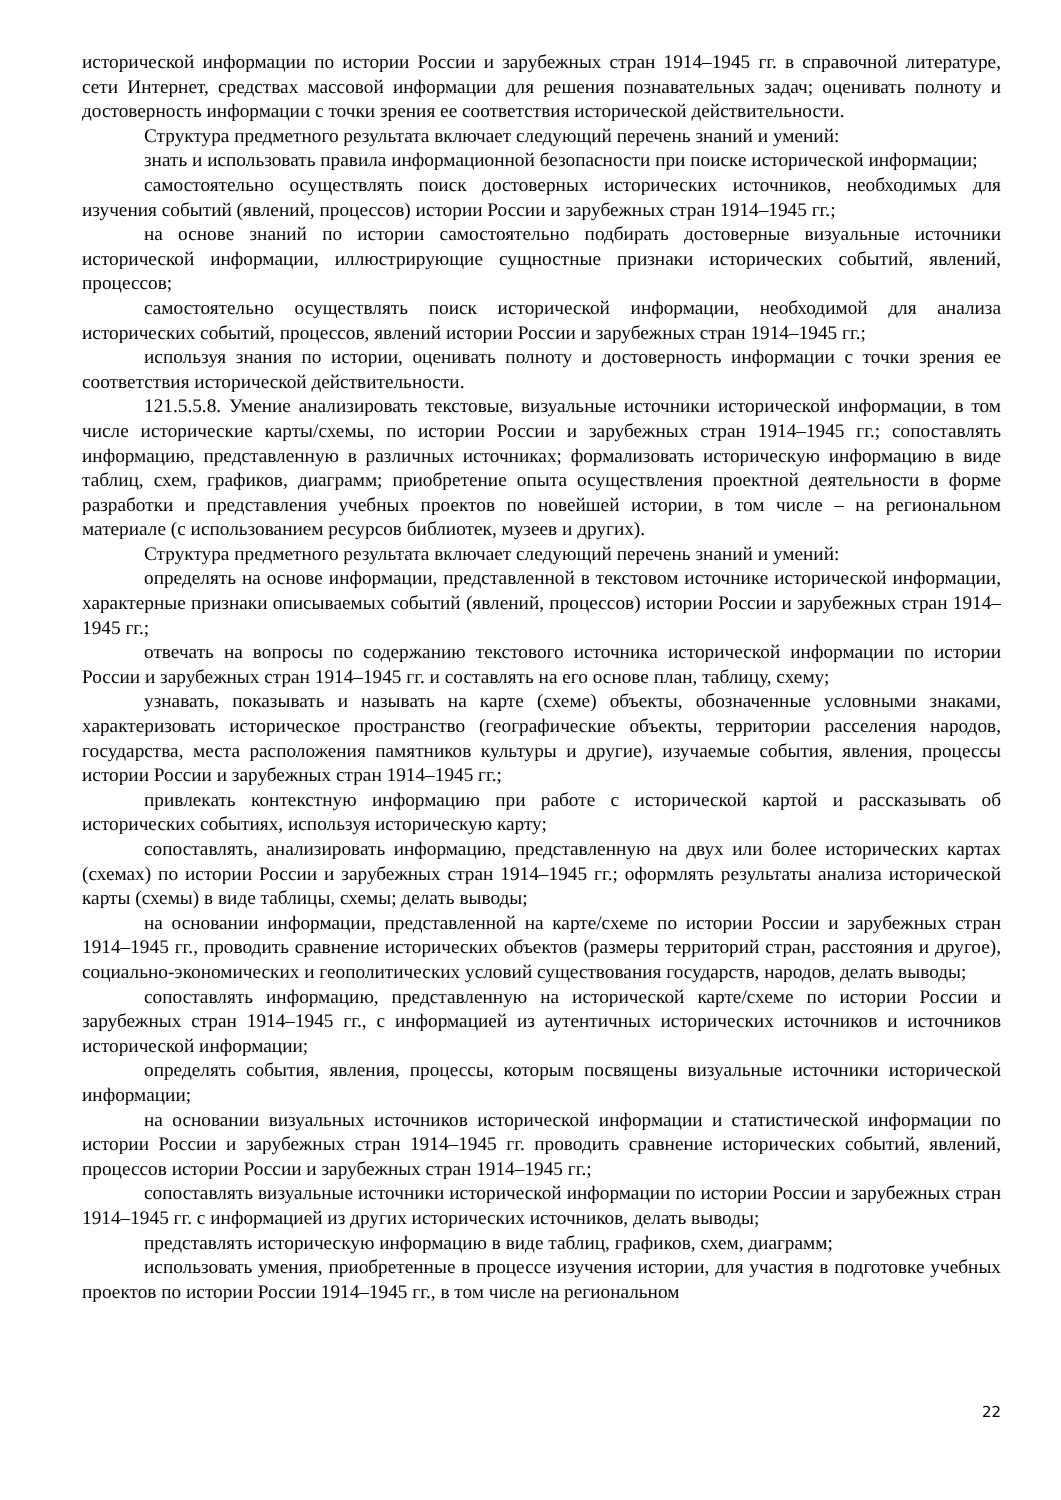исторической информации по истории России и зарубежных стран 1914–1945 гг. в справочной литературе, сети Интернет, средствах массовой информации для решения познавательных задач; оценивать полноту и достоверность информации с точки зрения ее соответствия исторической действительности.
Структура предметного результата включает следующий перечень знаний и умений:
знать и использовать правила информационной безопасности при поиске исторической информации;
самостоятельно осуществлять поиск достоверных исторических источников, необходимых для изучения событий (явлений, процессов) истории России и зарубежных стран 1914–1945 гг.;
на основе знаний по истории самостоятельно подбирать достоверные визуальные источники исторической информации, иллюстрирующие сущностные признаки исторических событий, явлений, процессов;
самостоятельно осуществлять поиск исторической информации, необходимой для анализа исторических событий, процессов, явлений истории России и зарубежных стран 1914–1945 гг.;
используя знания по истории, оценивать полноту и достоверность информации с точки зрения ее соответствия исторической действительности.
121.5.5.8. Умение анализировать текстовые, визуальные источники исторической информации, в том числе исторические карты/схемы, по истории России и зарубежных стран 1914–1945 гг.; сопоставлять информацию, представленную в различных источниках; формализовать историческую информацию в виде таблиц, схем, графиков, диаграмм; приобретение опыта осуществления проектной деятельности в форме разработки и представления учебных проектов по новейшей истории, в том числе – на региональном материале (с использованием ресурсов библиотек, музеев и других).
Структура предметного результата включает следующий перечень знаний и умений:
определять на основе информации, представленной в текстовом источнике исторической информации, характерные признаки описываемых событий (явлений, процессов) истории России и зарубежных стран 1914–1945 гг.;
отвечать на вопросы по содержанию текстового источника исторической информации по истории России и зарубежных стран 1914–1945 гг. и составлять на его основе план, таблицу, схему;
узнавать, показывать и называть на карте (схеме) объекты, обозначенные условными знаками, характеризовать историческое пространство (географические объекты, территории расселения народов, государства, места расположения памятников культуры и другие), изучаемые события, явления, процессы истории России и зарубежных стран 1914–1945 гг.;
привлекать контекстную информацию при работе с исторической картой и рассказывать об исторических событиях, используя историческую карту;
сопоставлять, анализировать информацию, представленную на двух или более исторических картах (схемах) по истории России и зарубежных стран 1914–1945 гг.; оформлять результаты анализа исторической карты (схемы) в виде таблицы, схемы; делать выводы;
на основании информации, представленной на карте/схеме по истории России и зарубежных стран 1914–1945 гг., проводить сравнение исторических объектов (размеры территорий стран, расстояния и другое), социально-экономических и геополитических условий существования государств, народов, делать выводы;
сопоставлять информацию, представленную на исторической карте/схеме по истории России и зарубежных стран 1914–1945 гг., с информацией из аутентичных исторических источников и источников исторической информации;
определять события, явления, процессы, которым посвящены визуальные источники исторической информации;
на основании визуальных источников исторической информации и статистической информации по истории России и зарубежных стран 1914–1945 гг. проводить сравнение исторических событий, явлений, процессов истории России и зарубежных стран 1914–1945 гг.;
сопоставлять визуальные источники исторической информации по истории России и зарубежных стран 1914–1945 гг. с информацией из других исторических источников, делать выводы;
представлять историческую информацию в виде таблиц, графиков, схем, диаграмм;
использовать умения, приобретенные в процессе изучения истории, для участия в подготовке учебных проектов по истории России 1914–1945 гг., в том числе на региональном
22